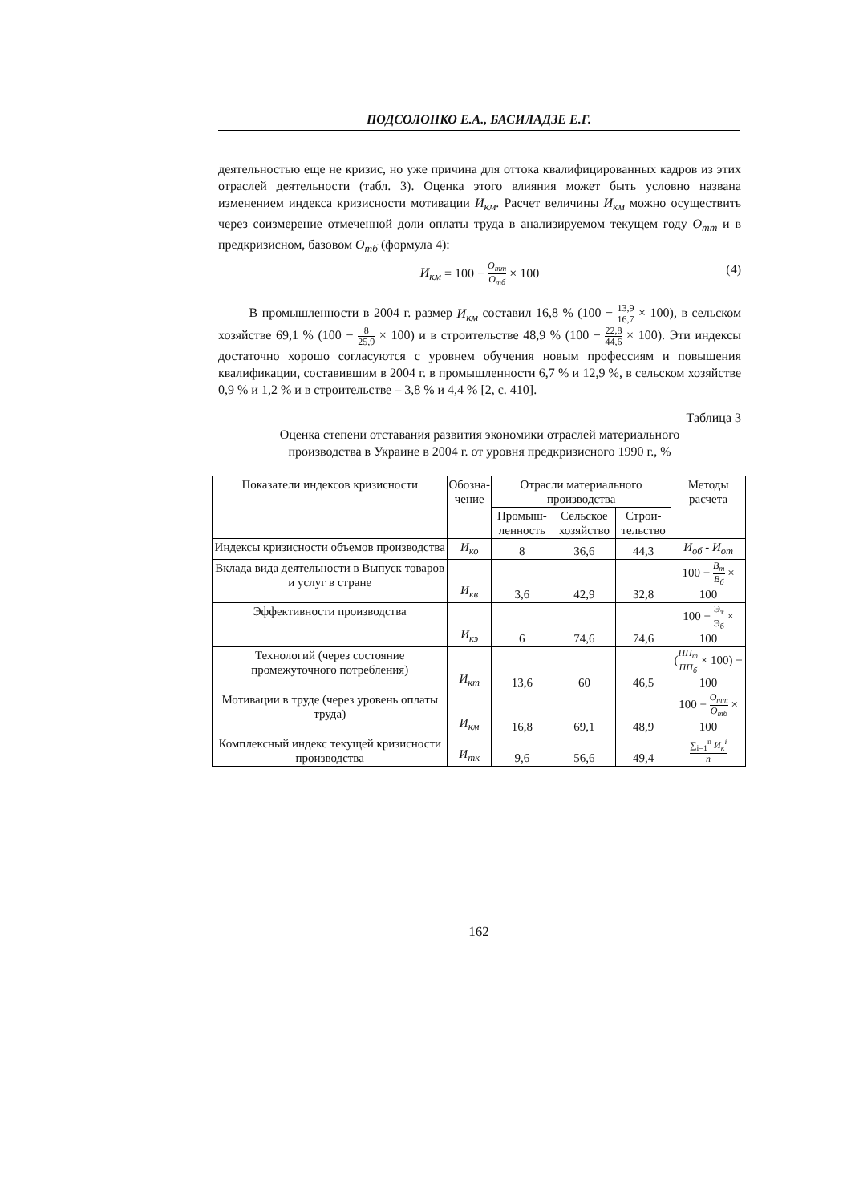ПОДСОЛОНКО Е.А., БАСИЛАДЗЕ Е.Г.
деятельностью еще не кризис, но уже причина для оттока квалифицированных кадров из этих отраслей деятельности (табл. 3). Оценка этого влияния может быть условно названа изменением индекса кризисности мотивации И<sub>км</sub>. Расчет величины И<sub>км</sub> можно осуществить через соизмерение отмеченной доли оплаты труда в анализируемом текущем году О<sub>тт</sub> и в предкризисном, базовом О<sub>тб</sub> (формула 4):
И<sub>км</sub> = 100 − О<sub>тт</sub> О<sub>тб</sub> × 100
(4)
В промышленности в 2004 г. размер И<sub>км</sub> составил 16,8 % (100 − 13,9 16,7 × 100), в сельском хозяйстве 69,1 % (100 − 8 25,9 × 100) и в строительстве 48,9 % (100 − 22,8 44,6 × 100). Эти индексы достаточно хорошо согласуются с уровнем обучения новым профессиям и повышения квалификации, составившим в 2004 г. в промышленности 6,7 % и 12,9 %, в сельском хозяйстве 0,9 % и 1,2 % и в строительстве – 3,8 % и 4,4 % [2, с. 410].
Таблица 3
Оценка степени отставания развития экономики отраслей материального
производства в Украине в 2004 г. от уровня предкризисного 1990 г., %
| Показатели индексов кризисности | Обозна- чение | Отрасли материального производства | | | Методы расчета |
| --- | --- | --- | --- | --- | --- |
| | | Промыш- ленность | Сельское хозяйство | Строи- тельство | |
| Индексы кризисности объемов производства | И<sub>ко</sub> | 8 | 36,6 | 44,3 | И<sub>об</sub> - И<sub>от</sub> |
| Вклада вида деятельности в Выпуск товаров и услуг в стране | И<sub>кв</sub> | 3,6 | 42,9 | 32,8 | 100 − В<sub>т</sub> В<sub>б</sub> × 100 |
| Эффективности производства | И<sub>кэ</sub> | 6 | 74,6 | 74,6 | 100 − Э<sub>т</sub> Э<sub>б</sub> × 100 |
| Технологий (через состояние промежуточного потребления) | И<sub>кт</sub> | 13,6 | 60 | 46,5 | ( ПП<sub>т</sub> ПП<sub>б</sub> × 100) − 100 |
| Мотивации в труде (через уровень оплаты труда) | И<sub>км</sub> | 16,8 | 69,1 | 48,9 | 100 − О<sub>тт</sub> О<sub>тб</sub> × 100 |
| Комплексный индекс текущей кризисности производства | И<sub>тк</sub> | 9,6 | 56,6 | 49,4 | ∑<sub>i=1</sub><sup>n</sup> И<sub>к</sub><sup>i</sup> n |
162